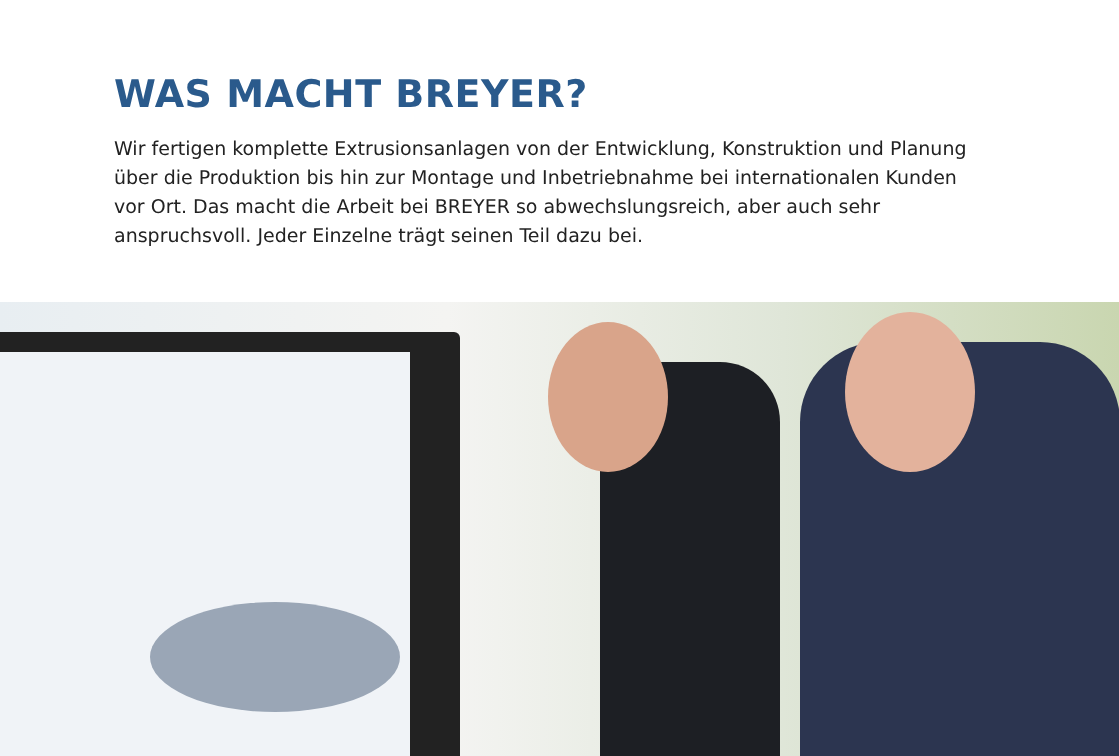WAS MACHT BREYER?
Wir fertigen komplette Extrusionsanlagen von der Entwicklung, Konstruktion und Planung über die Produktion bis hin zur Montage und Inbetriebnahme bei internationalen Kunden vor Ort. Das macht die Arbeit bei BREYER so abwechslungsreich, aber auch sehr anspruchsvoll. Jeder Einzelne trägt seinen Teil dazu bei.